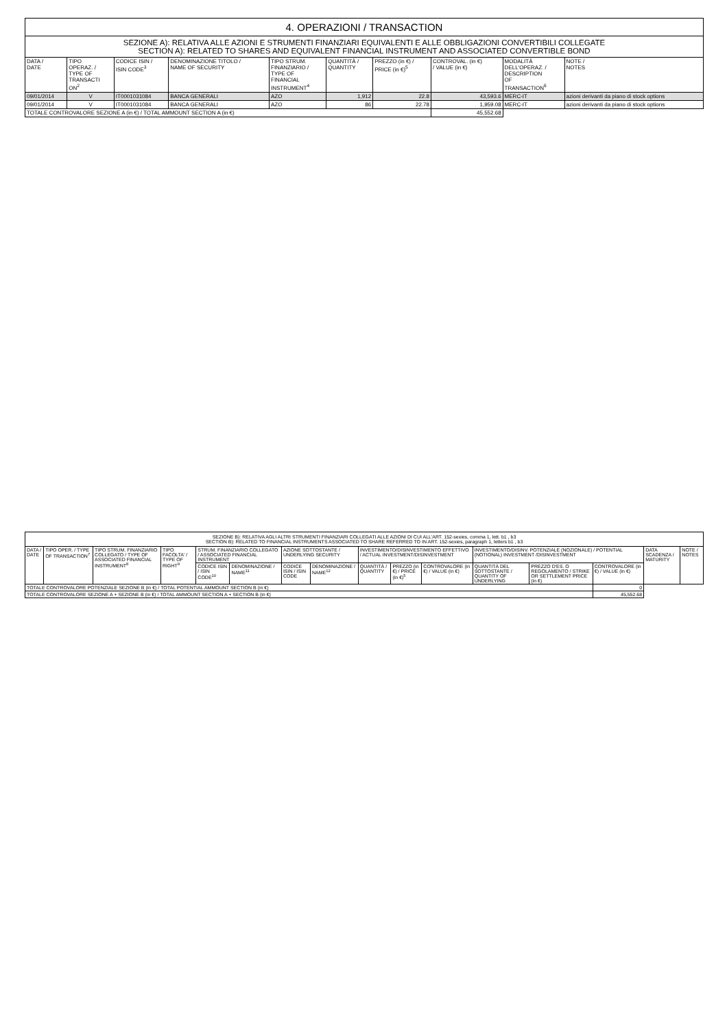| 4. OPERAZIONI / TRANSACTION | | | | | | | | | |
| --- | --- | --- | --- | --- | --- | --- | --- | --- | --- |
| SEZIONE A): RELATIVA ALLE AZIONI E STRUMENTI FINANZIARI EQUIVALENTI E ALLE OBBLIGAZIONI CONVERTIBILI COLLEGATE SECTION A): RELATED TO SHARES AND EQUIVALENT FINANCIAL INSTRUMENT AND ASSOCIATED CONVERTIBLE BOND | | | | | | | | | |
| DATA / DATE | TIPO OPERAZ. / TYPE OF TRANSACTI ON<sup>2</sup> | CODICE ISIN / ISIN CODE<sup>3</sup> | DENOMINAZIONE TITOLO / NAME OF SECURITY | TIPO STRUM. FINANZIARIO / TYPE OF FINANCIAL INSTRUMENT<sup>4</sup> | QUANTITÀ / QUANTITY | PREZZO (in €) / PRICE (in €)<sup>5</sup> | CONTROVAL. (in €) / VALUE (in €) | MODALITÀ DELL'OPERAZ. / DESCRIPTION OF TRANSACTION<sup>6</sup> | NOTE / NOTES |
| 09/01/2014 | V | IT0001031084 | BANCA GENERALI | AZO | 1,912 | 22.8 | 43,593.6 | MERC-IT | azioni derivanti da piano di stock options |
| 09/01/2014 | V | IT0001031084 | BANCA GENERALI | AZO | 86 | 22.78 | 1,959.08 | MERC-IT | azioni derivanti da piano di stock options |
| TOTALE CONTROVALORE SEZIONE A (in €) / TOTAL AMMOUNT SECTION A (in €) | | | | | | | 45,552.68 | | |
| SEZIONE B): RELATIVA AGLI ALTRI STRUMENTI FINANZIARI COLLEGATI ALLE AZIONI DI CUI ALL'ART. 152-sexies, comma 1, lett. b1 , b3 SECTION B): RELATED TO FINANCIAL INSTRUMENTS ASSOCIATED TO SHARE REFERRED TO IN ART. 152-sexies, paragraph 1, letters b1 , b3 | | | | | | | | | | | | | | | |
| --- | --- | --- | --- | --- | --- | --- | --- | --- | --- | --- | --- | --- | --- | --- | --- |
| DATA / DATE | TIPO OPER. / TYPE OF TRANSACTION<sup>7</sup> | TIPO STRUM. FINANZIARIO COLLEGATO / TYPE OF ASSOCIATED FINANCIAL INSTRUMENT<sup>8</sup> | TIPO FACOLTA' / TYPE OF RIGHT<sup>9</sup> | STRUM. FINANZIARIO COLLEGATO / ASSOCIATED FINANCIAL INSTRUMENT | | AZIONE SOTTOSTANTE / UNDERLYING SECURITY | | INVESTIMENTO/DISINVESTIMENTO EFFETTIVO / ACTUAL INVESTMENT/DISINVESTMENT | | | INVESTIMENTO/DISINV. POTENZIALE (NOZIONALE) / POTENTIAL (NOTIONAL) INVESTMENT /DISINVESTMENT | | | DATA SCADENZA / MATURITY | NOTE / NOTES |
| | | | | CODICE ISIN / ISIN CODE<sup>10</sup> | DENOMINAZIONE / NAME<sup>11</sup> | CODICE ISIN / ISIN CODE | DENOMINAZIONE / NAME<sup>12</sup> | QUANTITÀ / QUANTITY | PREZZO (in €) / PRICE (in €)<sup>5</sup> | CONTROVALORE (in €) / VALUE (in €) | QUANTITÀ DEL SOTTOSTANTE / QUANTITY OF UNDERLYING | PREZZO D'ES. O REGOLAMENTO / STRIKE OR SETTLEMENT PRICE (in €) | CONTROVALORE (in €) / VALUE (in €) | | |
| TOTALE CONTROVALORE POTENZIALE SEZIONE B (in €) / TOTAL POTENTIAL AMMOUNT SECTION B (in €) | | | | | | | | | | | | | 0 | | |
| TOTALE CONTROVALORE SEZIONE A + SEZIONE B (in €) / TOTAL AMMOUNT SECTION A + SECTION B (in €) | | | | | | | | | | | | | 45,552.68 | | |